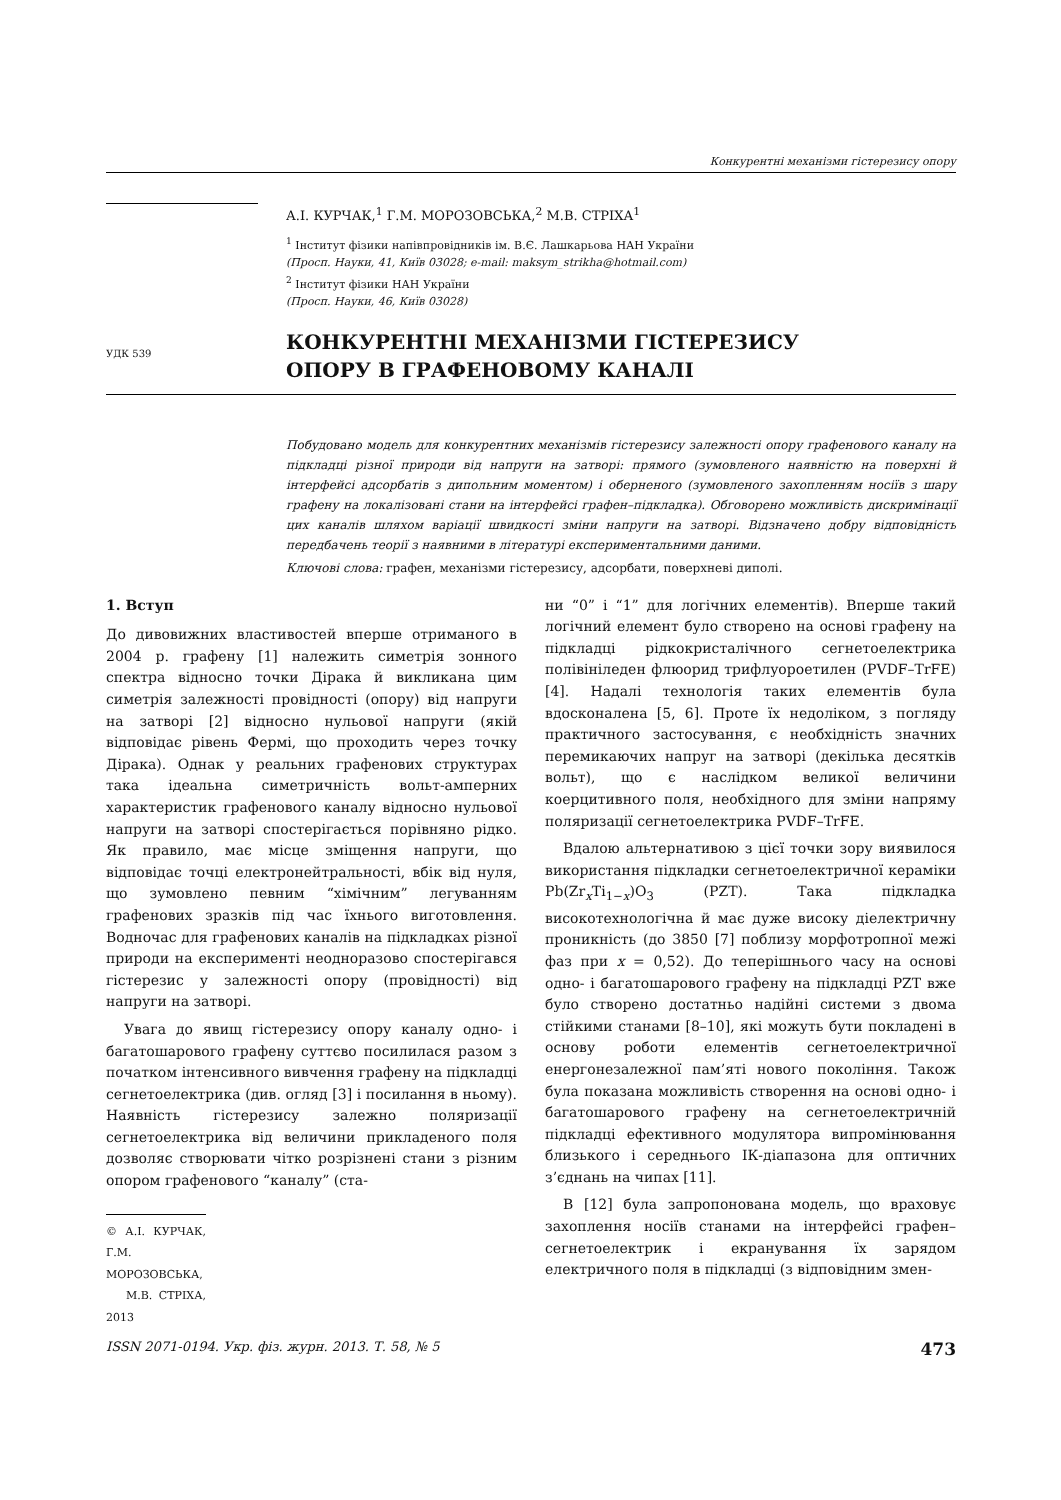Конкурентні механізми гістерезису опору
УДК 539
А.І. КУРЧАК,<sup>1</sup> Г.М. МОРОЗОВСЬКА,<sup>2</sup> М.В. СТРІХА<sup>1</sup>
<sup>1</sup> Інститут фізики напівпровідників ім. В.Є. Лашкарьова НАН України
(Просп. Науки, 41, Київ 03028; e-mail: maksym_strikha@hotmail.com)
<sup>2</sup> Інститут фізики НАН України
(Просп. Науки, 46, Київ 03028)
КОНКУРЕНТНІ МЕХАНІЗМИ ГІСТЕРЕЗИСУ
ОПОРУ В ГРАФЕНОВОМУ КАНАЛІ
Побудовано модель для конкурентних механізмів гістерезису залежності опору графенового каналу на підкладці різної природи від напруги на затворі: прямого (зумовленого наявністю на поверхні й інтерфейсі адсорбатів з дипольним моментом) і оберненого (зумовленого захопленням носіїв з шару графену на локалізовані стани на інтерфейсі графен–підкладка). Обговорено можливість дискримінації цих каналів шляхом варіації швидкості зміни напруги на затворі. Відзначено добру відповідність передбачень теорії з наявними в літературі експериментальними даними.
Ключові слова: графен, механізми гістерезису, адсорбати, поверхневі диполі.
1. Вступ
До дивовижних властивостей вперше отриманого в 2004 р. графену [1] належить симетрія зонного спектра відносно точки Дірака й викликана цим симетрія залежності провідності (опору) від напруги на затворі [2] відносно нульової напруги (якій відповідає рівень Фермі, що проходить через точку Дірака). Однак у реальних графенових структурах така ідеальна симетричність вольт-амперних характеристик графенового каналу відносно нульової напруги на затворі спостерігається порівняно рідко. Як правило, має місце зміщення напруги, що відповідає точці електронейтральності, вбік від нуля, що зумовлено певним “хімічним” легуванням графенових зразків під час їхнього виготовлення. Водночас для графенових каналів на підкладках різної природи на експерименті неодноразово спостерігався гістерезис у залежності опору (провідності) від напруги на затворі.
Увага до явищ гістерезису опору каналу одно- і багатошарового графену суттєво посилилася разом з початком інтенсивного вивчення графену на підкладці сегнетоелектрика (див. огляд [3] і посилання в ньому). Наявність гістерезису залежно поляризації сегнетоелектрика від величини прикладеного поля дозволяє створювати чітко розрізнені стани з різним опором графенового “каналу” (ста-
© А.І. КУРЧАК, Г.М. МОРОЗОВСЬКА,
М.В. СТРІХА, 2013
ни “0” і “1” для логічних елементів). Вперше такий логічний елемент було створено на основі графену на підкладці рідкокристалічного сегнетоелектрика полівініледен флюорид трифлуороетилен (PVDF–TrFE) [4]. Надалі технологія таких елементів була вдосконалена [5, 6]. Проте їх недоліком, з погляду практичного застосування, є необхідність значних перемикаючих напруг на затворі (декілька десятків вольт), що є наслідком великої величини коерцитивного поля, необхідного для зміни напряму поляризації сегнетоелектрика PVDF–TrFE.
Вдалою альтернативою з цієї точки зору виявилося використання підкладки сегнетоелектричної кераміки Pb(Zr<sub>x</sub>Ti<sub>1−x</sub>)O<sub>3</sub> (PZT). Така підкладка високотехнологічна й має дуже високу діелектричну проникність (до 3850 [7] поблизу морфотропної межі фаз при x = 0,52). До теперішнього часу на основі одно- і багатошарового графену на підкладці PZT вже було створено достатньо надійні системи з двома стійкими станами [8–10], які можуть бути покладені в основу роботи елементів сегнетоелектричної енергонезалежної пам’яті нового покоління. Також була показана можливість створення на основі одно- і багатошарового графену на сегнетоелектричній підкладці ефективного модулятора випромінювання близького і середнього ІК-діапазона для оптичних з’єднань на чипах [11].
В [12] була запропонована модель, що враховує захоплення носіїв станами на інтерфейсі графен–сегнетоелектрик і екранування їх зарядом електричного поля в підкладці (з відповідним змен-
ISSN 2071-0194. Укр. фіз. журн. 2013. Т. 58, № 5 473